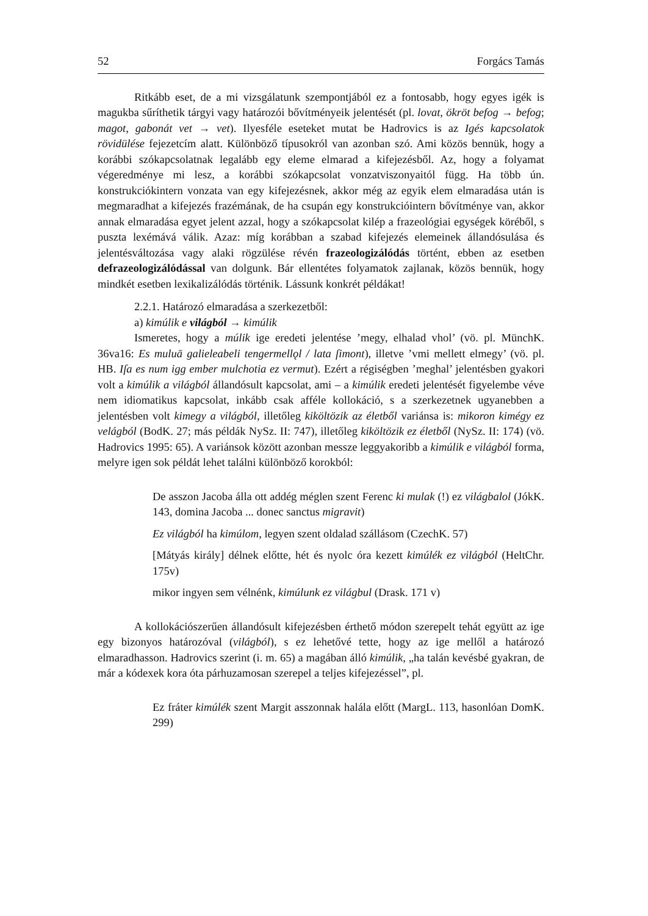52 Forgács Tamás
Ritkább eset, de a mi vizsgálatunk szempontjából ez a fontosabb, hogy egyes igék is magukba sűríthetik tárgyi vagy határozói bővítményeik jelentését (pl. lovat, ökröt befog → befog; magot, gabonát vet → vet). Ilyesféle eseteket mutat be Hadrovics is az Igés kapcsolatok rövidülése fejezetcím alatt. Különböző típusokról van azonban szó. Ami közös bennük, hogy a korábbi szókapcsolatnak legalább egy eleme elmarad a kifejezésből. Az, hogy a folyamat végeredménye mi lesz, a korábbi szókapcsolat vonzatviszonyaitól függ. Ha több ún. konstrukciókintern vonzata van egy kifejezésnek, akkor még az egyik elem elmaradása után is megmaradhat a kifejezés frazémának, de ha csupán egy konstrukcióintern bővítménye van, akkor annak elmaradása egyet jelent azzal, hogy a szókapcsolat kilép a frazeológiai egységek köréből, s puszta lexémává válik. Azaz: míg korábban a szabad kifejezés elemeinek állandósulása és jelentésváltozása vagy alaki rögzülése révén frazeologizálódás történt, ebben az esetben defrazeologizálódással van dolgunk. Bár ellentétes folyamatok zajlanak, közös bennük, hogy mindkét esetben lexikalizálódás történik. Lássunk konkrét példákat!
2.2.1. Határozó elmaradása a szerkezetből:
a) kimúlik e világból → kimúlik
Ismeretes, hogy a múlik ige eredeti jelentése ’megy, elhalad vhol’ (vö. pl. MünchK. 36va16: Es muluā galieleabeli tengermellǫl / lata ſimont), illetve ’vmi mellett elmegy’ (vö. pl. HB. Iſa es num igg ember mulchotia ez vermut). Ezért a régiségben ’meghal’ jelentésben gyakori volt a kimúlik a világból állandósult kapcsolat, ami – a kimúlik eredeti jelentését figyelembe véve nem idiomatikus kapcsolat, inkább csak afféle kollokáció, s a szerkezetnek ugyanebben a jelentésben volt kimegy a világból, illetőleg kiköltözik az életből variánsa is: mikoron kimégy ez velágból (BodK. 27; más példák NySz. II: 747), illetőleg kiköltözik ez életből (NySz. II: 174) (vö. Hadrovics 1995: 65). A variánsok között azonban messze leggyakoribb a kimúlik e világból forma, melyre igen sok példát lehet találni különböző korokból:
De asszon Jacoba álla ott addég méglen szent Ferenc ki mulak (!) ez világbalol (JókK. 143, domina Jacoba ... donec sanctus migravit)
Ez világból ha kimúlom, legyen szent oldalad szállásom (CzechK. 57)
[Mátyás király] délnek előtte, hét és nyolc óra kezett kimúlék ez világból (HeltChr. 175v)
mikor ingyen sem vélnénk, kimúlunk ez világbul (Drask. 171 v)
A kollokációszerűen állandósult kifejezésben érthető módon szerepelt tehát együtt az ige egy bizonyos határozóval (világból), s ez lehetővé tette, hogy az ige mellől a határozó elmaradhasson. Hadrovics szerint (i. m. 65) a magában álló kimúlik, „ha talán kevésbé gyakran, de már a kódexek kora óta párhuzamosan szerepel a teljes kifejezéssel”, pl.
Ez fráter kimúlék szent Margit asszonnak halála előtt (MargL. 113, hasonlóan DomK. 299)